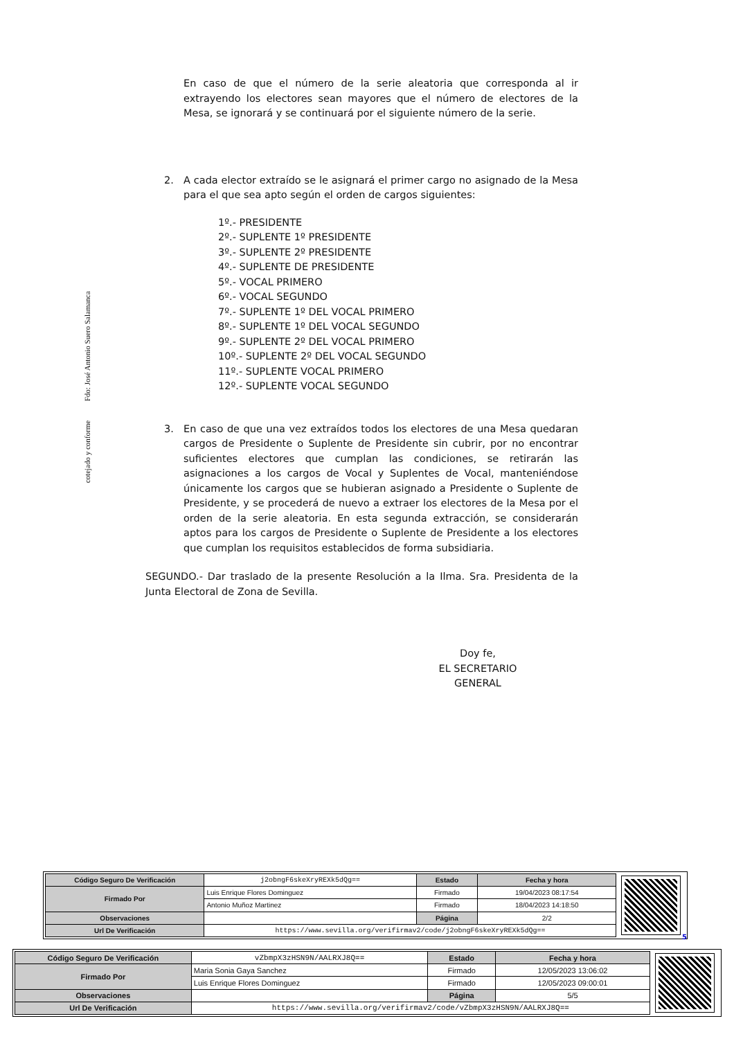cotejado y conforme
Fdo: José Antonio Suero Salamanca
En caso de que el número de la serie aleatoria que corresponda al ir extrayendo los electores sean mayores que el número de electores de la Mesa, se ignorará y se continuará por el siguiente número de la serie.
2. A cada elector extraído se le asignará el primer cargo no asignado de la Mesa para el que sea apto según el orden de cargos siguientes:
1º.- PRESIDENTE
2º.- SUPLENTE 1º PRESIDENTE
3º.- SUPLENTE 2º PRESIDENTE
4º.- SUPLENTE DE PRESIDENTE
5º.- VOCAL PRIMERO
6º.- VOCAL SEGUNDO
7º.- SUPLENTE 1º DEL VOCAL PRIMERO
8º.- SUPLENTE 1º DEL VOCAL SEGUNDO
9º.- SUPLENTE 2º DEL VOCAL PRIMERO
10º.- SUPLENTE 2º DEL VOCAL SEGUNDO
11º.- SUPLENTE VOCAL PRIMERO
12º.- SUPLENTE VOCAL SEGUNDO
3. En caso de que una vez extraídos todos los electores de una Mesa quedaran cargos de Presidente o Suplente de Presidente sin cubrir, por no encontrar suficientes electores que cumplan las condiciones, se retirarán las asignaciones a los cargos de Vocal y Suplentes de Vocal, manteniéndose únicamente los cargos que se hubieran asignado a Presidente o Suplente de Presidente, y se procederá de nuevo a extraer los electores de la Mesa por el orden de la serie aleatoria. En esta segunda extracción, se considerarán aptos para los cargos de Presidente o Suplente de Presidente a los electores que cumplan los requisitos establecidos de forma subsidiaria.
SEGUNDO.- Dar traslado de la presente Resolución a la Ilma. Sra. Presidenta de la Junta Electoral de Zona de Sevilla.
Doy fe,
EL SECRETARIO GENERAL
| Código Seguro De Verificación | j2obngF6skeXryREXk5dQg== | Estado | Fecha y hora |
| Firmado Por | Luis Enrique Flores Dominguez | Firmado | 19/04/2023 08:17:54 |
| | Antonio Muñoz Martinez | Firmado | 18/04/2023 14:18:50 |
| Observaciones | | Página | 2/2 |
| Url De Verificación | https://www.sevilla.org/verifirmav2/code/j2obngF6skeXryREXk5dQg== | | |
5
| Código Seguro De Verificación | vZbmpX3zHSN9N/AALRXJ8Q== | Estado | Fecha y hora |
| Firmado Por | Maria Sonia Gaya Sanchez | Firmado | 12/05/2023 13:06:02 |
| | Luis Enrique Flores Dominguez | Firmado | 12/05/2023 09:00:01 |
| Observaciones | | Página | 5/5 |
| Url De Verificación | https://www.sevilla.org/verifirmav2/code/vZbmpX3zHSN9N/AALRXJ8Q== | | |